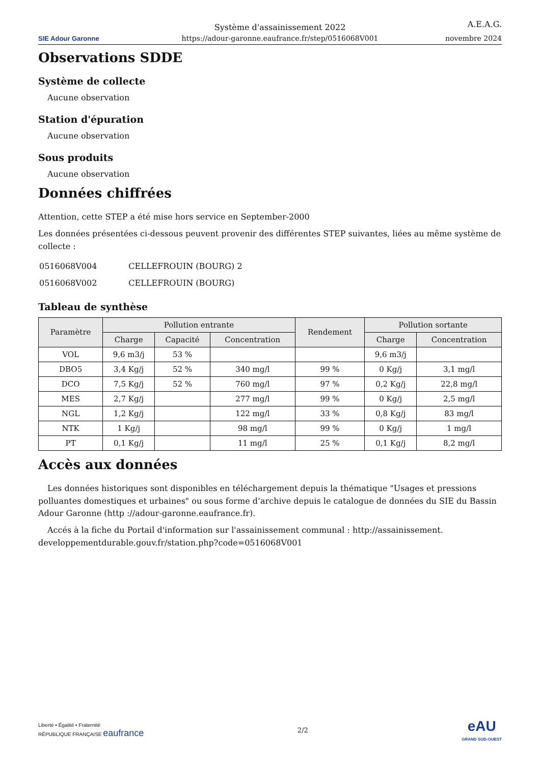SIE Adour Garonne
Système d'assainissement 2022
https://adour-garonne.eaufrance.fr/step/0516068V001
A.E.A.G.
novembre 2024
Observations SDDE
Système de collecte
Aucune observation
Station d'épuration
Aucune observation
Sous produits
Aucune observation
Données chiffrées
Attention, cette STEP a été mise hors service en September-2000
Les données présentées ci-dessous peuvent provenir des différentes STEP suivantes, liées au même système de collecte :
| 0516068V004 | CELLEFROUIN (BOURG) 2 |
| 0516068V002 | CELLEFROUIN (BOURG) |
Tableau de synthèse
| Paramètre | Pollution entrante | | | Rendement | Pollution sortante | |
| --- | --- | --- | --- | --- | --- | --- |
| | Charge | Capacité | Concentration | | Charge | Concentration |
| VOL | 9,6 m3/j | 53 % | | | 9,6 m3/j | |
| DBO5 | 3,4 Kg/j | 52 % | 340 mg/l | 99 % | 0 Kg/j | 3,1 mg/l |
| DCO | 7,5 Kg/j | 52 % | 760 mg/l | 97 % | 0,2 Kg/j | 22,8 mg/l |
| MES | 2,7 Kg/j | | 277 mg/l | 99 % | 0 Kg/j | 2,5 mg/l |
| NGL | 1,2 Kg/j | | 122 mg/l | 33 % | 0,8 Kg/j | 83 mg/l |
| NTK | 1 Kg/j | | 98 mg/l | 99 % | 0 Kg/j | 1 mg/l |
| PT | 0,1 Kg/j | | 11 mg/l | 25 % | 0,1 Kg/j | 8,2 mg/l |
Accès aux données
Les données historiques sont disponibles en téléchargement depuis la thématique "Usages et pressions polluantes domestiques et urbaines" ou sous forme d’archive depuis le catalogue de données du SIE du Bassin Adour Garonne (http ://adour-garonne.eaufrance.fr).
Accés à la fiche du Portail d'information sur l'assainissement communal : http://assainissement. developpementdurable.gouv.fr/station.php?code=0516068V001
Liberté • Égalité • Fraternité
RÉPUBLIQUE FRANÇAISE eaufrance
2/2
eAU
GRAND SUD-OUEST